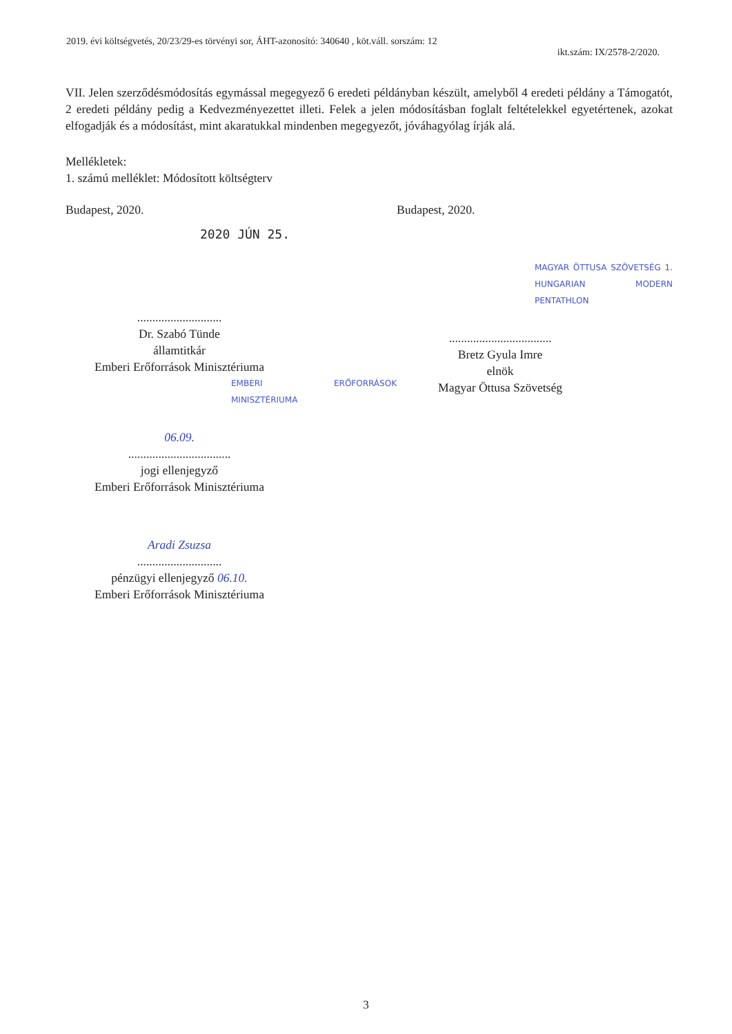2019. évi költségvetés, 20/23/29-es törvényi sor, ÁHT-azonosító: 340640 , köt.váll. sorszám: 12
ikt.szám: IX/2578-2/2020.
VII. Jelen szerződésmódosítás egymással megegyező 6 eredeti példányban készült, amelyből 4 eredeti példány a Támogatót, 2 eredeti példány pedig a Kedvezményezettet illeti. Felek a jelen módosításban foglalt feltételekkel egyetértenek, azokat elfogadják és a módosítást, mint akaratukkal mindenben megegyezőt, jóváhagyólag írják alá.
Mellékletek:
1. számú melléklet: Módosított költségterv
Budapest, 2020.
2020 JÚN 25.
............................
Dr. Szabó Tünde
államtitkár
Emberi Erőforrások Minisztériuma
EMBERI ERŐFORRÁSOK MINISZTÉRIUMA
06.09.
..................................
jogi ellenjegyző
Emberi Erőforrások Minisztériuma
Aradi Zsuzsa
............................
pénzügyi ellenjegyző 06.10.
Emberi Erőforrások Minisztériuma
Budapest, 2020.
MAGYAR ÖTTUSA SZÖVETSÉG 1. HUNGARIAN MODERN PENTATHLON
..................................
Bretz Gyula Imre
elnök
Magyar Öttusa Szövetség
3